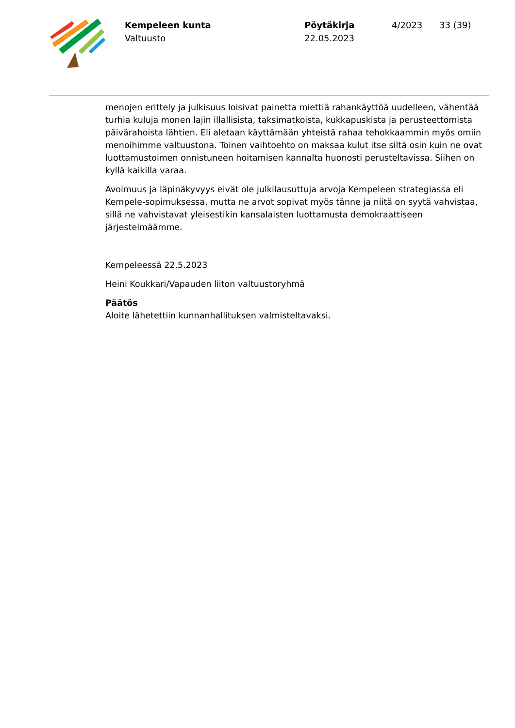Kempeleen kunta
Valtuusto
Pöytäkirja
22.05.2023
4/2023 33 (39)
menojen erittely ja julkisuus loisivat painetta miettiä rahankäyttöä uudelleen, vähentää turhia kuluja monen lajin illallisista, taksimatkoista, kukkapuskista ja perusteettomista päivärahoista lähtien. Eli aletaan käyttämään yhteistä rahaa tehokkaammin myös omiin menoihimme valtuustona. Toinen vaihtoehto on maksaa kulut itse siltä osin kuin ne ovat luottamustoimen onnistuneen hoitamisen kannalta huonosti perusteltavissa. Siihen on kyllä kaikilla varaa.
Avoimuus ja läpinäkyvyys eivät ole julkilausuttuja arvoja Kempeleen strategiassa eli Kempele-sopimuksessa, mutta ne arvot sopivat myös tänne ja niitä on syytä vahvistaa, sillä ne vahvistavat yleisestikin kansalaisten luottamusta demokraattiseen järjestelmäämme.
Kempeleessä 22.5.2023
Heini Koukkari/Vapauden liiton valtuustoryhmä
Päätös
Aloite lähetettiin kunnanhallituksen valmisteltavaksi.